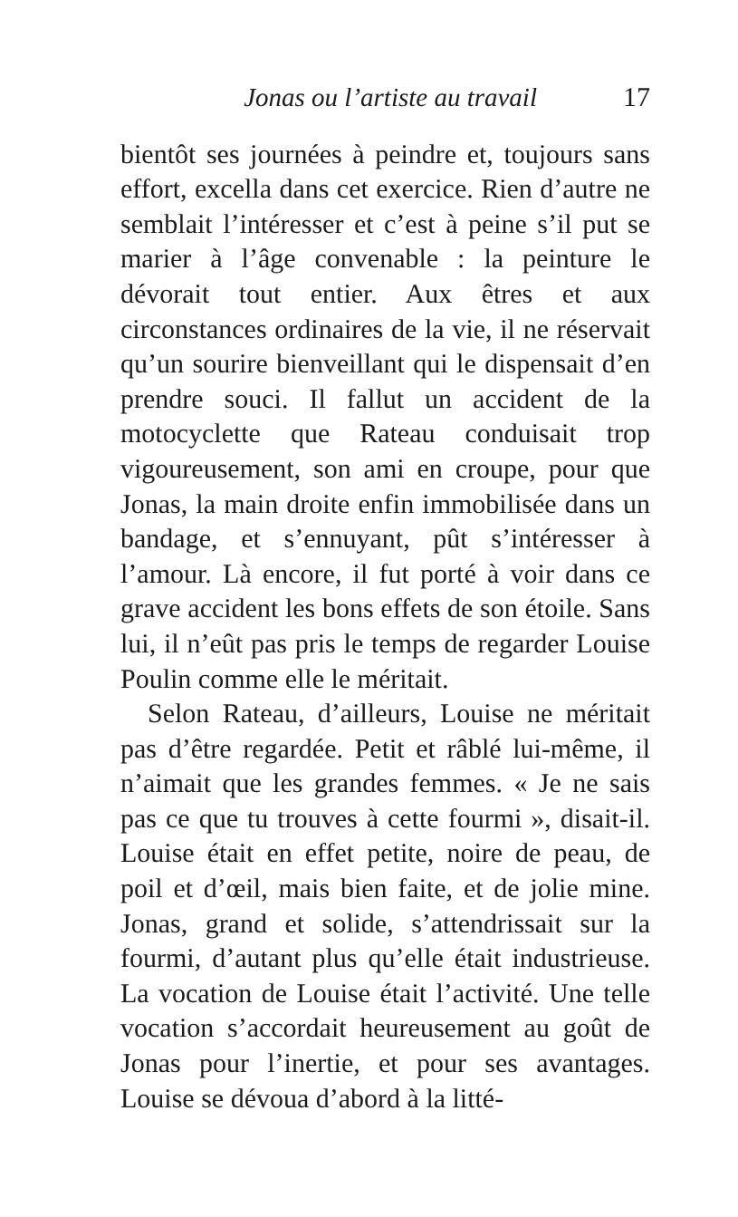Jonas ou l’artiste au travail 17
bientôt ses journées à peindre et, toujours sans effort, excella dans cet exercice. Rien d’autre ne semblait l’intéresser et c’est à peine s’il put se marier à l’âge convenable : la peinture le dévorait tout entier. Aux êtres et aux circonstances ordinaires de la vie, il ne réservait qu’un sourire bienveillant qui le dispensait d’en prendre souci. Il fallut un accident de la motocyclette que Rateau conduisait trop vigoureusement, son ami en croupe, pour que Jonas, la main droite enfin immobilisée dans un bandage, et s’ennuyant, pût s’intéresser à l’amour. Là encore, il fut porté à voir dans ce grave accident les bons effets de son étoile. Sans lui, il n’eût pas pris le temps de regarder Louise Poulin comme elle le méritait.
Selon Rateau, d’ailleurs, Louise ne méritait pas d’être regardée. Petit et râblé lui-même, il n’aimait que les grandes femmes. « Je ne sais pas ce que tu trouves à cette fourmi », disait-il. Louise était en effet petite, noire de peau, de poil et d’œil, mais bien faite, et de jolie mine. Jonas, grand et solide, s’attendrissait sur la fourmi, d’autant plus qu’elle était industrieuse. La vocation de Louise était l’activité. Une telle vocation s’accordait heureusement au goût de Jonas pour l’inertie, et pour ses avantages. Louise se dévoua d’abord à la litté-